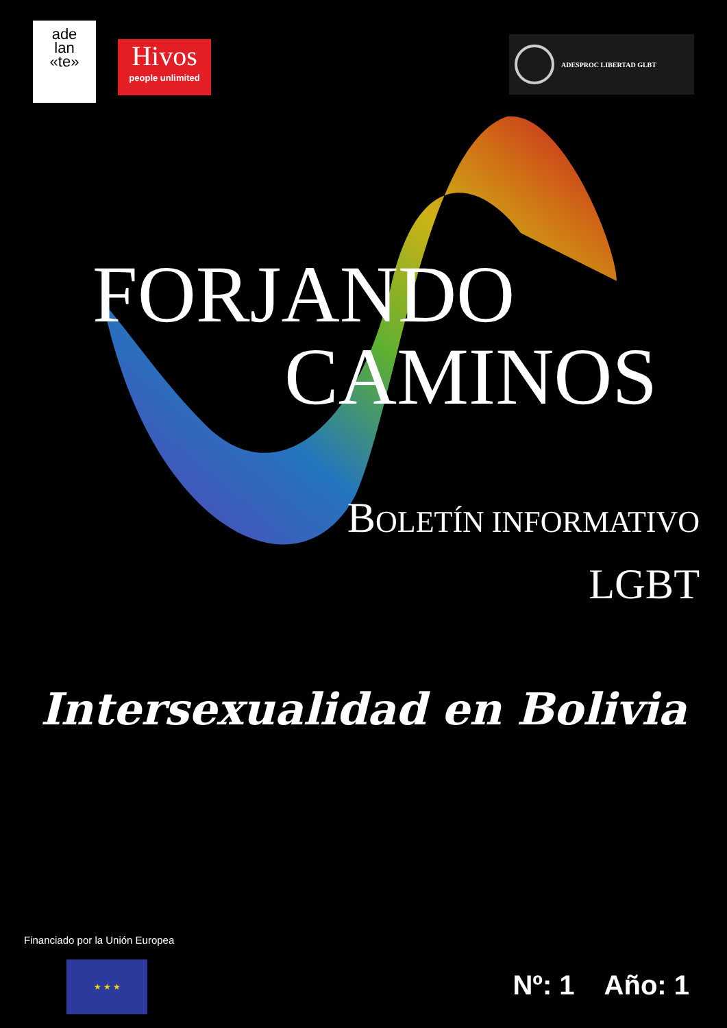ade
lan
«te»
Hivos
people unlimited
ADESPROC LIBERTAD GLBT
FORJANDO
CAMINOS
BOLETÍN INFORMATIVO
LGBT
Intersexualidad en Bolivia
Financiado por la Unión Europea
★ ★ ★
Nº: 1 Año: 1